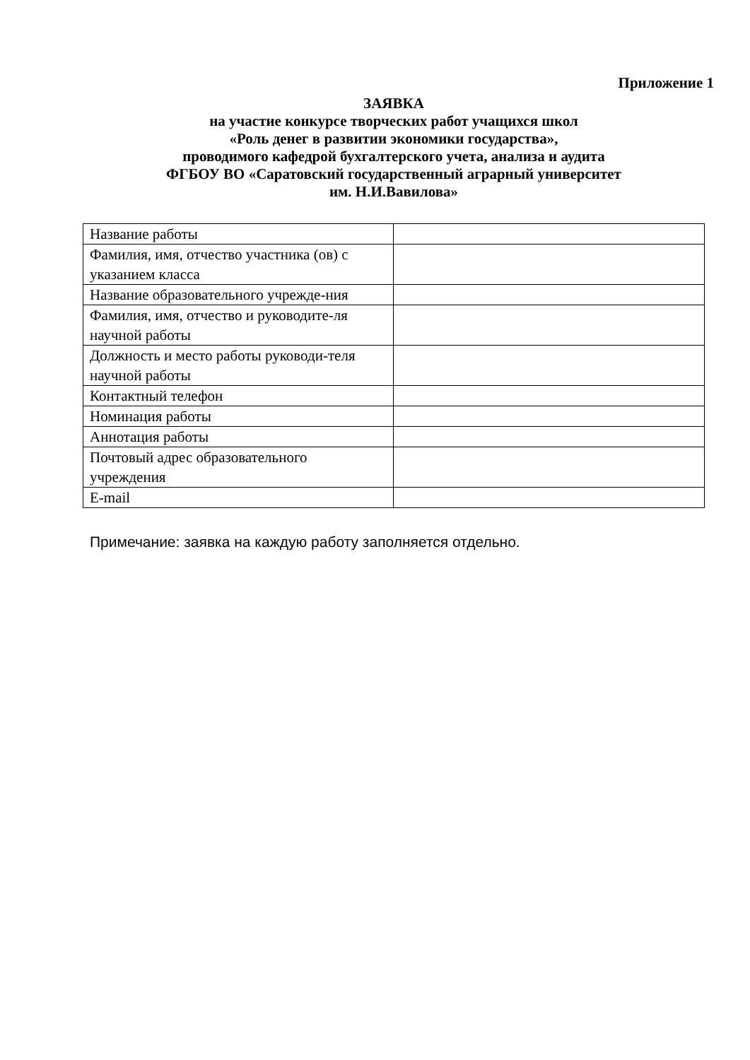Приложение 1
ЗАЯВКА
на участие конкурсе творческих работ учащихся школ
«Роль денег в развитии экономики государства»,
проводимого кафедрой бухгалтерского учета, анализа и аудита
ФГБОУ ВО «Саратовский государственный аграрный университет
им. Н.И.Вавилова»
| Название работы | |
| Фамилия, имя, отчество участника (ов) с указанием класса | |
| Название образовательного учрежде-ния | |
| Фамилия, имя, отчество и руководите-ля научной работы | |
| Должность и место работы руководи-теля научной работы | |
| Контактный телефон | |
| Номинация работы | |
| Аннотация работы | |
| Почтовый адрес образовательного учреждения | |
| E-mail | |
Примечание: заявка на каждую работу заполняется отдельно.